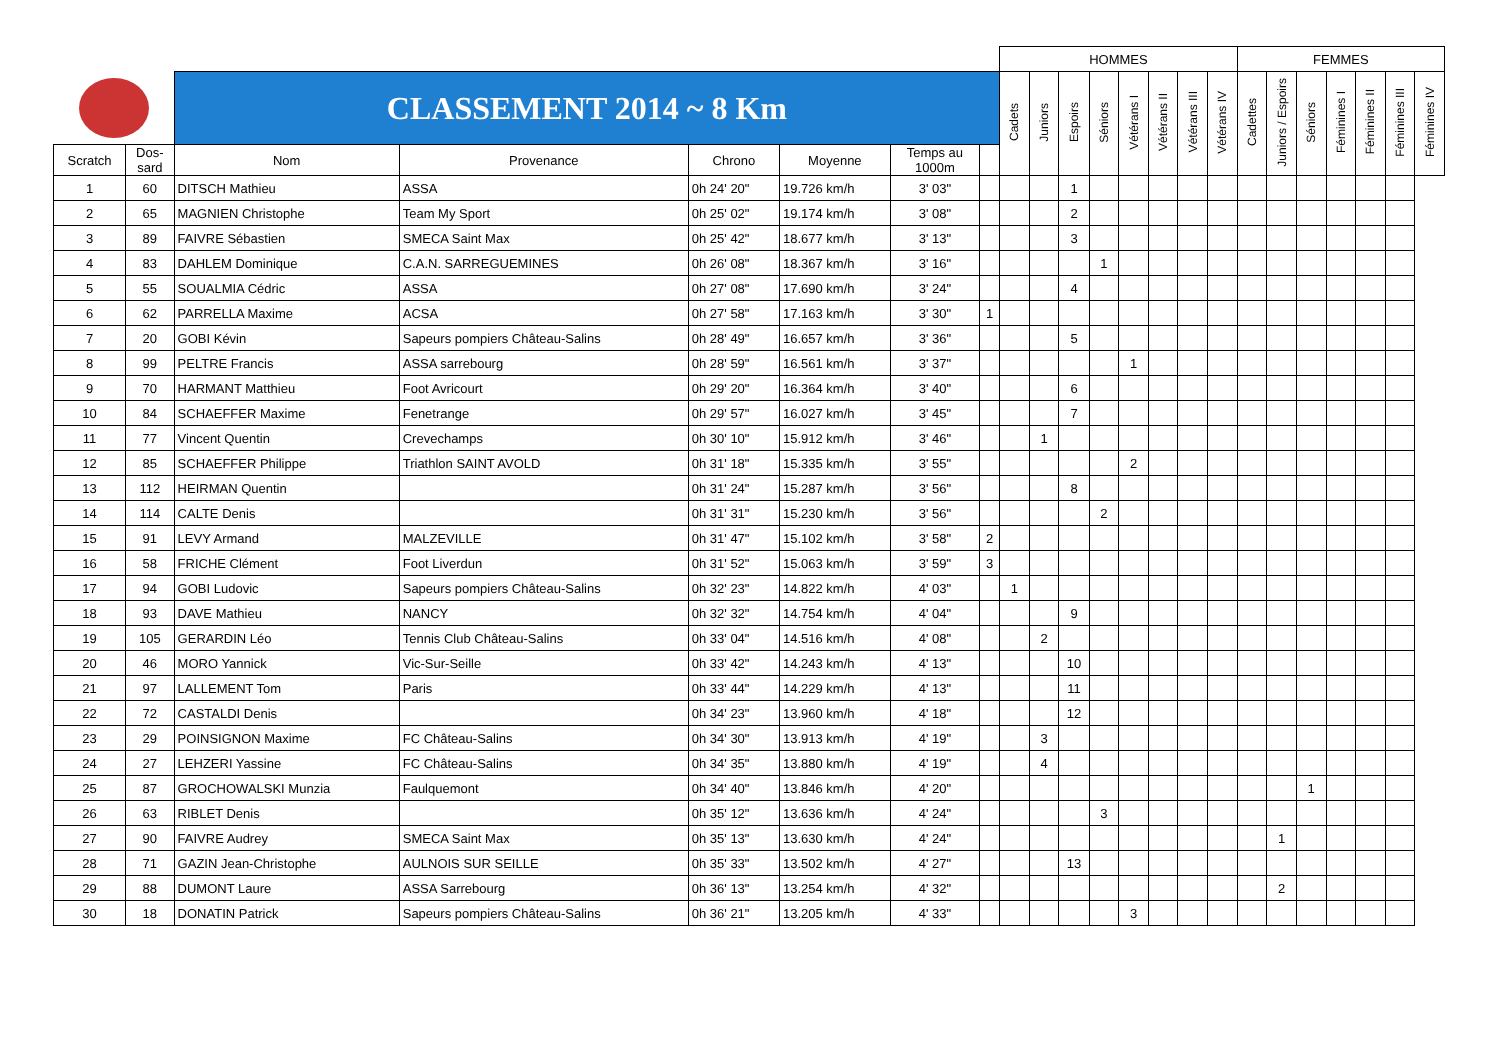| | | | | | | | | HOMMES | | | | | | | | FEMMES | | | | | | |
| | | CLASSEMENT 2014 ~ 8 Km | | | | | | Cadets | Juniors | Espoirs | Séniors | Vétérans I | Vétérans II | Vétérans III | Vétérans IV | Cadettes | Juniors / Espoirs | Séniors | Féminines I | Féminines II | Féminines III | Féminines IV |
| Scratch | Dos- sard | Nom | Provenance | Chrono | Moyenne | Temps au 1000m | | | | | | | | | | | | | | | | |
| 1 | 60 | DITSCH Mathieu | ASSA | 0h 24' 20" | 19.726 km/h | 3' 03" | | | | 1 | | | | | | | | | | | | |
| 2 | 65 | MAGNIEN Christophe | Team My Sport | 0h 25' 02" | 19.174 km/h | 3' 08" | | | | 2 | | | | | | | | | | | | |
| 3 | 89 | FAIVRE Sébastien | SMECA Saint Max | 0h 25' 42" | 18.677 km/h | 3' 13" | | | | 3 | | | | | | | | | | | | |
| 4 | 83 | DAHLEM Dominique | C.A.N. SARREGUEMINES | 0h 26' 08" | 18.367 km/h | 3' 16" | | | | | 1 | | | | | | | | | | | |
| 5 | 55 | SOUALMIA Cédric | ASSA | 0h 27' 08" | 17.690 km/h | 3' 24" | | | | 4 | | | | | | | | | | | | |
| 6 | 62 | PARRELLA Maxime | ACSA | 0h 27' 58" | 17.163 km/h | 3' 30" | 1 | | | | | | | | | | | | | | | |
| 7 | 20 | GOBI Kévin | Sapeurs pompiers Château-Salins | 0h 28' 49" | 16.657 km/h | 3' 36" | | | | 5 | | | | | | | | | | | | |
| 8 | 99 | PELTRE Francis | ASSA sarrebourg | 0h 28' 59" | 16.561 km/h | 3' 37" | | | | | | 1 | | | | | | | | | | |
| 9 | 70 | HARMANT Matthieu | Foot Avricourt | 0h 29' 20" | 16.364 km/h | 3' 40" | | | | 6 | | | | | | | | | | | | |
| 10 | 84 | SCHAEFFER Maxime | Fenetrange | 0h 29' 57" | 16.027 km/h | 3' 45" | | | | 7 | | | | | | | | | | | | |
| 11 | 77 | Vincent Quentin | Crevechamps | 0h 30' 10" | 15.912 km/h | 3' 46" | | | 1 | | | | | | | | | | | | | |
| 12 | 85 | SCHAEFFER Philippe | Triathlon SAINT AVOLD | 0h 31' 18" | 15.335 km/h | 3' 55" | | | | | | 2 | | | | | | | | | | |
| 13 | 112 | HEIRMAN Quentin | | 0h 31' 24" | 15.287 km/h | 3' 56" | | | | 8 | | | | | | | | | | | | |
| 14 | 114 | CALTE Denis | | 0h 31' 31" | 15.230 km/h | 3' 56" | | | | | 2 | | | | | | | | | | | |
| 15 | 91 | LEVY Armand | MALZEVILLE | 0h 31' 47" | 15.102 km/h | 3' 58" | 2 | | | | | | | | | | | | | | | |
| 16 | 58 | FRICHE Clément | Foot Liverdun | 0h 31' 52" | 15.063 km/h | 3' 59" | 3 | | | | | | | | | | | | | | | |
| 17 | 94 | GOBI Ludovic | Sapeurs pompiers Château-Salins | 0h 32' 23" | 14.822 km/h | 4' 03" | | 1 | | | | | | | | | | | | | | |
| 18 | 93 | DAVE Mathieu | NANCY | 0h 32' 32" | 14.754 km/h | 4' 04" | | | | 9 | | | | | | | | | | | | |
| 19 | 105 | GERARDIN Léo | Tennis Club Château-Salins | 0h 33' 04" | 14.516 km/h | 4' 08" | | | 2 | | | | | | | | | | | | | |
| 20 | 46 | MORO Yannick | Vic-Sur-Seille | 0h 33' 42" | 14.243 km/h | 4' 13" | | | | 10 | | | | | | | | | | | | |
| 21 | 97 | LALLEMENT Tom | Paris | 0h 33' 44" | 14.229 km/h | 4' 13" | | | | 11 | | | | | | | | | | | | |
| 22 | 72 | CASTALDI Denis | | 0h 34' 23" | 13.960 km/h | 4' 18" | | | | 12 | | | | | | | | | | | | |
| 23 | 29 | POINSIGNON Maxime | FC Château-Salins | 0h 34' 30" | 13.913 km/h | 4' 19" | | | 3 | | | | | | | | | | | | | |
| 24 | 27 | LEHZERI Yassine | FC Château-Salins | 0h 34' 35" | 13.880 km/h | 4' 19" | | | 4 | | | | | | | | | | | | | |
| 25 | 87 | GROCHOWALSKI Munzia | Faulquemont | 0h 34' 40" | 13.846 km/h | 4' 20" | | | | | | | | | | | | 1 | | | | |
| 26 | 63 | RIBLET Denis | | 0h 35' 12" | 13.636 km/h | 4' 24" | | | | | 3 | | | | | | | | | | | |
| 27 | 90 | FAIVRE Audrey | SMECA Saint Max | 0h 35' 13" | 13.630 km/h | 4' 24" | | | | | | | | | | | 1 | | | | | |
| 28 | 71 | GAZIN Jean-Christophe | AULNOIS SUR SEILLE | 0h 35' 33" | 13.502 km/h | 4' 27" | | | | 13 | | | | | | | | | | | | |
| 29 | 88 | DUMONT Laure | ASSA Sarrebourg | 0h 36' 13" | 13.254 km/h | 4' 32" | | | | | | | | | | | 2 | | | | | |
| 30 | 18 | DONATIN Patrick | Sapeurs pompiers Château-Salins | 0h 36' 21" | 13.205 km/h | 4' 33" | | | | | | 3 | | | | | | | | | | |